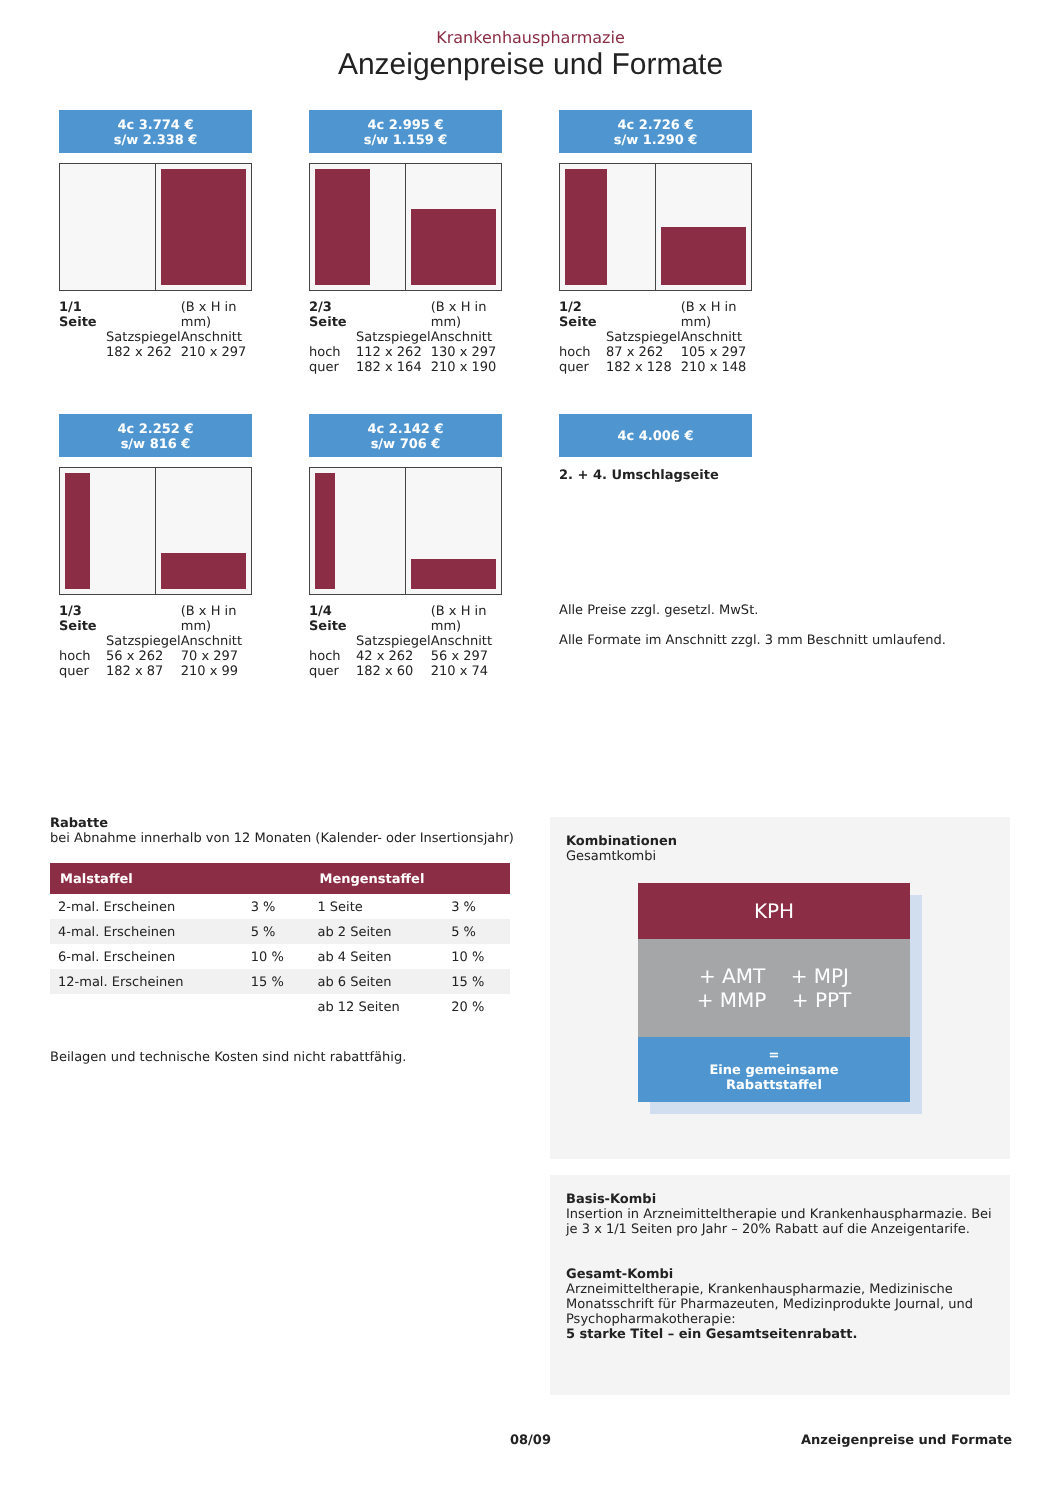Krankenhauspharmazie
Anzeigenpreise und Formate
4c 3.774 €
s/w 2.338 €
| 1/1 Seite | | (B x H in mm) |
| | Satzspiegel | Anschnitt |
| | 182 x 262 | 210 x 297 |
4c 2.995 €
s/w 1.159 €
| 2/3 Seite | | (B x H in mm) |
| | Satzspiegel | Anschnitt |
| hoch | 112 x 262 | 130 x 297 |
| quer | 182 x 164 | 210 x 190 |
4c 2.726 €
s/w 1.290 €
| 1/2 Seite | | (B x H in mm) |
| | Satzspiegel | Anschnitt |
| hoch | 87 x 262 | 105 x 297 |
| quer | 182 x 128 | 210 x 148 |
4c 2.252 €
s/w 816 €
| 1/3 Seite | | (B x H in mm) |
| | Satzspiegel | Anschnitt |
| hoch | 56 x 262 | 70 x 297 |
| quer | 182 x 87 | 210 x 99 |
4c 2.142 €
s/w 706 €
| 1/4 Seite | | (B x H in mm) |
| | Satzspiegel | Anschnitt |
| hoch | 42 x 262 | 56 x 297 |
| quer | 182 x 60 | 210 x 74 |
4c 4.006 €
2. + 4. Umschlagseite
Alle Preise zzgl. gesetzl. MwSt.
Alle Formate im Anschnitt zzgl. 3 mm Beschnitt umlaufend.
Rabatte
bei Abnahme innerhalb von 12 Monaten (Kalender- oder Insertionsjahr)
| Malstaffel | | Mengenstaffel | |
| --- | --- | --- | --- |
| 2-mal. Erscheinen | 3 % | 1 Seite | 3 % |
| 4-mal. Erscheinen | 5 % | ab 2 Seiten | 5 % |
| 6-mal. Erscheinen | 10 % | ab 4 Seiten | 10 % |
| 12-mal. Erscheinen | 15 % | ab 6 Seiten | 15 % |
| | | ab 12 Seiten | 20 % |
Beilagen und technische Kosten sind nicht rabattfähig.
Kombinationen
Gesamtkombi
KPH
+ AMT + MPJ
+ MMP + PPT
=
Eine gemeinsame
Rabattstaffel
Basis-Kombi
Insertion in Arzneimitteltherapie und Krankenhauspharmazie. Bei je 3 x 1/1 Seiten pro Jahr – 20% Rabatt auf die Anzeigentarife.
Gesamt-Kombi
Arzneimitteltherapie, Krankenhauspharmazie, Medizinische Monatsschrift für Pharmazeuten, Medizinprodukte Journal, und Psychopharmakotherapie:
5 starke Titel – ein Gesamtseitenrabatt.
08/09 Anzeigenpreise und Formate